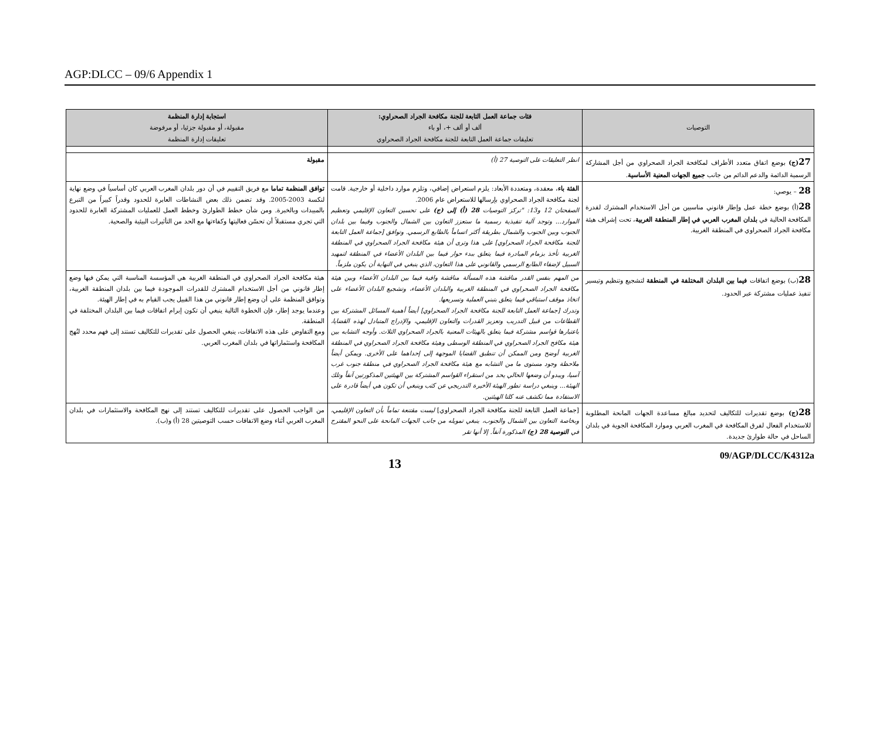AGP:DLCC – 09/6 Appendix 1
| التوصيات | فئات جماعة العمل التابعة للجنة مكافحة الجراد الصحراوي: ألف أو ألف +، أو باء تعليقات جماعة العمل التابعة للجنة مكافحة الجراد الصحراوي | استجابة إدارة المنظمة مقبولة، أو مقبولة جزئيا، أو مرفوضة تعليقات إدارة المنظمة |
| --- | --- | --- |
| 27 (ج) بوضع اتفاق متعدد الأطراف لمكافحة الجراد الصحراوي من أجل المشاركة الرسمية الدائمة والدعم الدائم من جانب جميع الجهات المعنية الأساسية . | انظر التعليقات على التوصية 27 (أ) | مقبولة |
| 28 – يوصي: 28 (أ) بوضع خطة عمل وإطار قانوني مناسبين من أجل الاستخدام المشترك لقدرة المكافحة الحالية في بلدان المغرب العربي في إطار المنطقة الغربية ، تحت إشراف هيئة مكافحة الجراد الصحراوي في المنطقة الغربية. | الفئة باء ، معقدة، ومتعددة الأبعاد: يلزم استعراض إضافي، وتلزم موارد داخلية أو خارجية. قامت لجنة مكافحة الجراد الصحراوي بإرسالها للاستعراض عام 2006. الصفحتان 12 و13: "تركز التوصيات 28 (أ) إلى (ج) على تحسين التعاون الإقليمي وتعظيم الموارد... وتوجد آلية تنفيذية رسمية ما ستعزز التعاون بين الشمال والجنوب وفيما بين بلدان الجنوب وبين الجنوب والشمال بطريقة أكثر اتساماً بالطابع الرسمي. وتوافق [جماعة العمل التابعة للجنة مكافحة الجراد الصحراوي] على هذا وترى أن هيئة مكافحة الجراد الصحراوي في المنطقة الغربية تأخذ بزمام المبادرة فيما يتعلق ببدء حوار فيما بين البلدان الأعضاء في المنطقة لتمهيد السبيل لإضفاء الطابع الرسمي والقانوني على هذا التعاون، الذي ينبغي في النهاية أن يكون ملزماً. | توافق المنظمة تماما مع فريق التقييم في أن دور بلدان المغرب العربي كان أساسياً في وضع نهاية لنكسة 2003-2005. وقد تضمن ذلك بعض النشاطات العابرة للحدود وقدراً كبيراً من التبرع بالمبيدات وبالخبرة. ومن شأن خطط الطوارئ وخطط العمل للعمليات المشتركة العابرة للحدود التي تجري مستقبلاً أن تحسّن فعاليتها وكفاءتها مع الحد من التأثيرات البيئية والصحية. |
| 28 (ب) بوضع اتفاقات فيما بين البلدان المختلفة في المنطقة لتشجيع وتنظيم وتيسير تنفيذ عمليات مشتركة عبر الحدود. | من المهم بنفس القدر مناقشة هذه المسألة مناقشة وافية فيما بين البلدان الأعضاء وبين هيئة مكافحة الجراد الصحراوي في المنطقة الغربية والبلدان الأعضاء، وتشجيع البلدان الأعضاء على اتخاذ موقف استباقي فيما يتعلق بتبني العملية وتسريعها. وتدرك [جماعة العمل التابعة للجنة مكافحة الجراد الصحراوي] أيضاً أهمية المسائل المشتركة بين القطاعات من قبيل التدريب وتعزيز القدرات والتعاون الإقليمي، والإدراج المتبادل لهذه القضايا، باعتبارها قواسم مشتركة فيما يتعلق بالهيئات المعنية بالجراد الصحراوي الثلاث. وأوجه التشابه بين هيئة مكافح الجراد الصحراوي في المنطقة الوسطى وهيئة مكافحة الجراد الصحراوي في المنطقة الغربية أوضح ومن الممكن أن تنطبق القضايا الموجهة إلى إحداهما على الأخرى. ويمكن أيضاً ملاحظة وجود مستوى ما من التشابه مع هيئة مكافحة الجراد الصحراوي في منطقة جنوب غرب آسيا، ويبدو أن وضعها الحالي يحد من استقراء القواسم المشتركة بين الهيئتين المذكورتين آنفاً وتلك الهيئة... وينبغي دراسة تطور الهيئة الأخيرة التدريجي عن كثب وينبغي أن تكون هي أيضاً قادرة على الاستفادة مما تكشف عنه كلتا الهيئتين. | هيئة مكافحة الجراد الصحراوي في المنطقة الغربية هي المؤسسة المناسبة التي يمكن فيها وضع إطار قانوني من أجل الاستخدام المشترك للقدرات الموجودة فيما بين بلدان المنطقة الغربية، وتوافق المنظمة على أن وضع إطار قانوني من هذا القبيل يجب القيام به في إطار الهيئة. وعندما يوجد إطار، فإن الخطوة التالية ينبغي أن تكون إبرام اتفاقات فيما بين البلدان المختلفة في المنطقة. ومع التفاوض على هذه الاتفاقات، ينبغي الحصول على تقديرات للتكاليف تستند إلى فهم محدد لنُهج المكافحة واستثماراتها في بلدان المغرب العربي. |
| 28 (ج) بوضع تقديرات للتكاليف لتحديد مبالغ مساعدة الجهات المانحة المطلوبة للاستخدام الفعال لفرق المكافحة في المغرب العربي وموارد المكافحة الجوية في بلدان الساحل في حالة طوارئ جديدة. | [جماعة العمل التابعة للجنة مكافحة الجراد الصحراوي] ليست مقتنعة تماماً بأن التعاون الإقليمي، وبخاصة التعاون بين الشمال والجنوب، ينبغي تمويله من جانب الجهات المانحة على النحو المقترح في التوصية 28 (ج) المذكورة آنفاً. إلا أنها تقر | من الواجب الحصول على تقديرات للتكاليف تستند إلى نهج المكافحة والاستثمارات في بلدان المغرب العربي أثناء وضع الاتفاقات حسب التوصيتين 28 (أ) و(ب). |
13 09/AGP/DLCC/K4312a